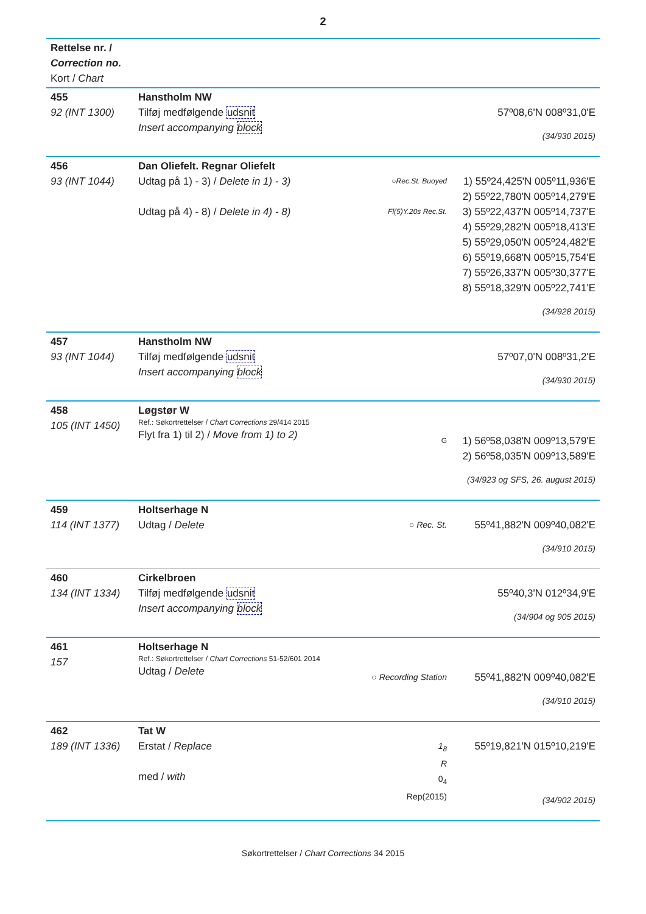2
| Rettelse nr. / Correction no. Kort / Chart | | | |
| 455 92 (INT 1300) | Hanstholm NW Tilføj medfølgende udsnit Insert accompanying block | | 57º08,6'N 008º31,0'E (34/930 2015) |
| 456 93 (INT 1044) | Dan Oliefelt. Regnar Oliefelt Udtag på 1) - 3) / Delete in 1) - 3) Udtag på 4) - 8) / Delete in 4) - 8) | ○Rec.St. Buoyed Fl(5)Y.20s Rec.St. | 1) 55º24,425'N 005º11,936'E 2) 55º22,780'N 005º14,279'E 3) 55º22,437'N 005º14,737'E 4) 55º29,282'N 005º18,413'E 5) 55º29,050'N 005º24,482'E 6) 55º19,668'N 005º15,754'E 7) 55º26,337'N 005º30,377'E 8) 55º18,329'N 005º22,741'E (34/928 2015) |
| 457 93 (INT 1044) | Hanstholm NW Tilføj medfølgende udsnit Insert accompanying block | | 57º07,0'N 008º31,2'E (34/930 2015) |
| 458 105 (INT 1450) | Løgstør W Ref.: Søkortrettelser / Chart Corrections 29/414 2015 Flyt fra 1) til 2) / Move from 1) to 2) | G | 1) 56º58,038'N 009º13,579'E 2) 56º58,035'N 009º13,589'E (34/923 og SFS, 26. august 2015) |
| 459 114 (INT 1377) | Holtserhage N Udtag / Delete | ○ Rec. St. | 55º41,882'N 009º40,082'E (34/910 2015) |
| 460 134 (INT 1334) | Cirkelbroen Tilføj medfølgende udsnit Insert accompanying block | | 55º40,3'N 012º34,9'E (34/904 og 905 2015) |
| 461 157 | Holtserhage N Ref.: Søkortrettelser / Chart Corrections 51-52/601 2014 Udtag / Delete | ○ Recording Station | 55º41,882'N 009º40,082'E (34/910 2015) |
| 462 189 (INT 1336) | Tat W Erstat / Replace med / with | 1<sub>8</sub> R 0<sub>4</sub> Rep(2015) | 55º19,821'N 015º10,219'E (34/902 2015) |
Søkortrettelser / Chart Corrections 34 2015